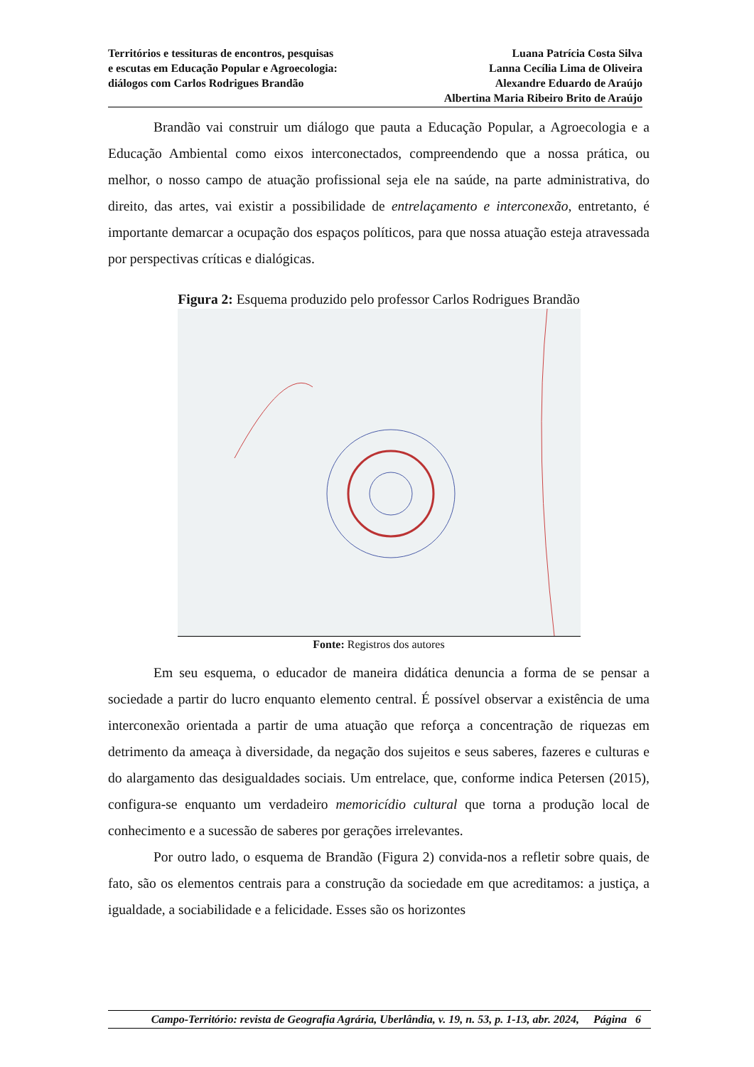Territórios e tessituras de encontros, pesquisas
e escutas em Educação Popular e Agroecologia:
diálogos com Carlos Rodrigues Brandão
Luana Patrícia Costa Silva
Lanna Cecília Lima de Oliveira
Alexandre Eduardo de Araújo
Albertina Maria Ribeiro Brito de Araújo
Brandão vai construir um diálogo que pauta a Educação Popular, a Agroecologia e a Educação Ambiental como eixos interconectados, compreendendo que a nossa prática, ou melhor, o nosso campo de atuação profissional seja ele na saúde, na parte administrativa, do direito, das artes, vai existir a possibilidade de entrelaçamento e interconexão, entretanto, é importante demarcar a ocupação dos espaços políticos, para que nossa atuação esteja atravessada por perspectivas críticas e dialógicas.
Figura 2: Esquema produzido pelo professor Carlos Rodrigues Brandão
Fonte: Registros dos autores
Em seu esquema, o educador de maneira didática denuncia a forma de se pensar a sociedade a partir do lucro enquanto elemento central. É possível observar a existência de uma interconexão orientada a partir de uma atuação que reforça a concentração de riquezas em detrimento da ameaça à diversidade, da negação dos sujeitos e seus saberes, fazeres e culturas e do alargamento das desigualdades sociais. Um entrelace, que, conforme indica Petersen (2015), configura-se enquanto um verdadeiro memoricídio cultural que torna a produção local de conhecimento e a sucessão de saberes por gerações irrelevantes.
Por outro lado, o esquema de Brandão (Figura 2) convida-nos a refletir sobre quais, de fato, são os elementos centrais para a construção da sociedade em que acreditamos: a justiça, a igualdade, a sociabilidade e a felicidade. Esses são os horizontes
Campo-Território: revista de Geografia Agrária, Uberlândia, v. 19, n. 53, p. 1-13, abr. 2024, Página 6